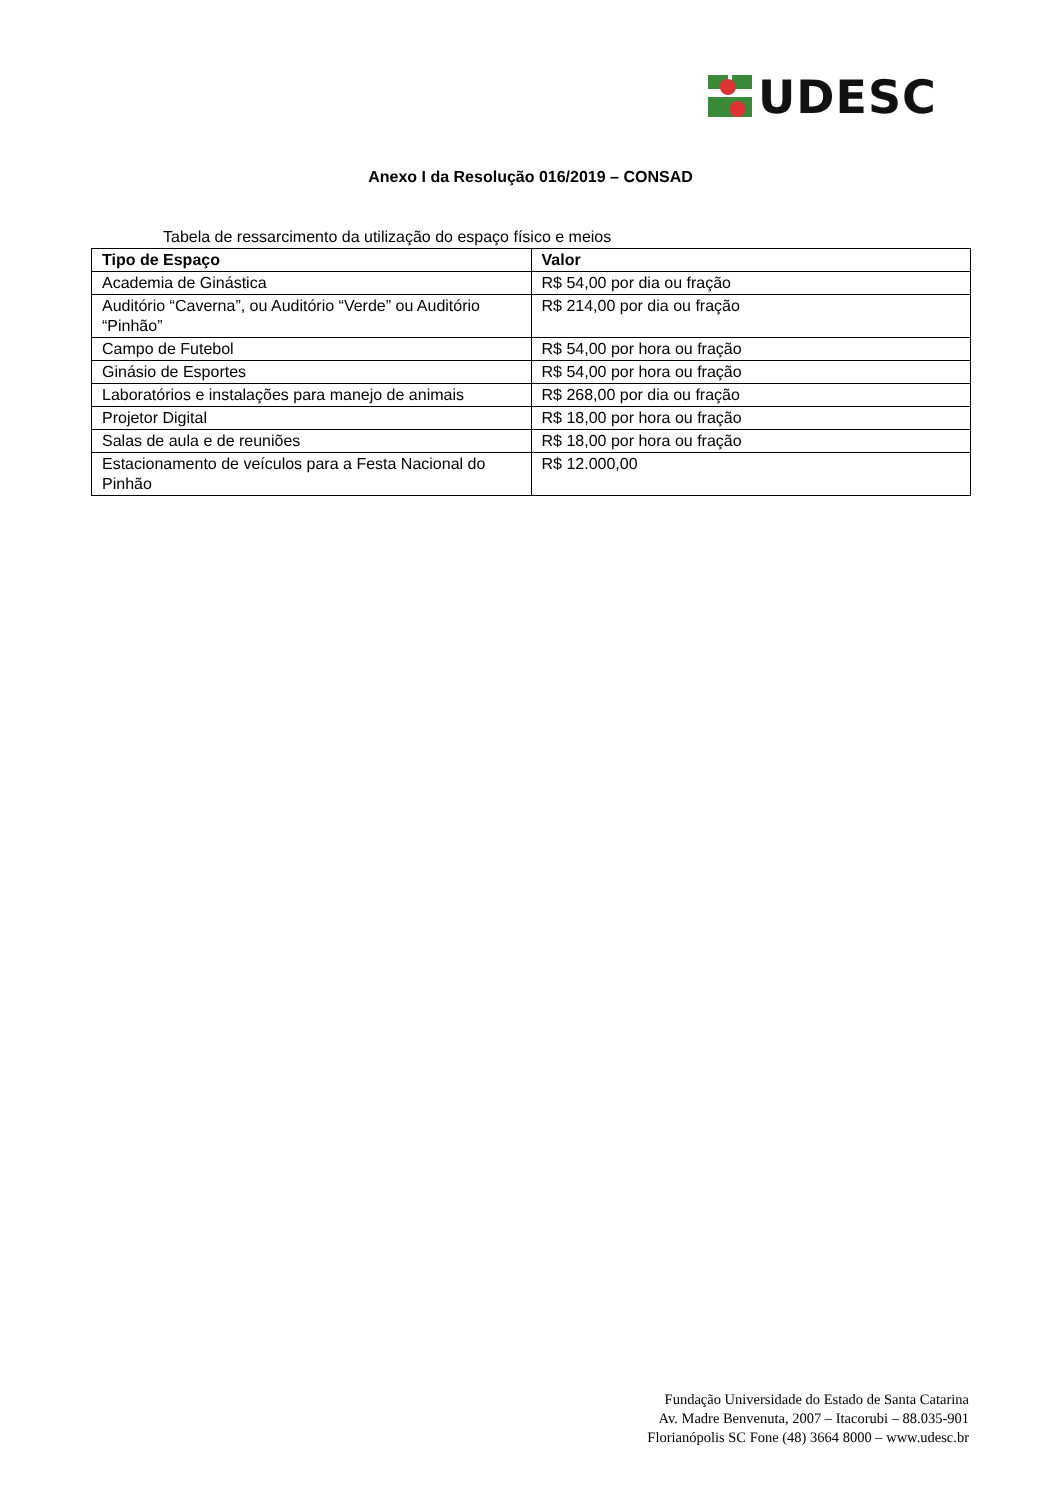UDESC
Anexo I da Resolução 016/2019 – CONSAD
Tabela de ressarcimento da utilização do espaço físico e meios
| Tipo de Espaço | Valor |
| --- | --- |
| Academia de Ginástica | R$ 54,00 por dia ou fração |
| Auditório “Caverna”, ou Auditório “Verde” ou Auditório “Pinhão” | R$ 214,00 por dia ou fração |
| Campo de Futebol | R$ 54,00 por hora ou fração |
| Ginásio de Esportes | R$ 54,00 por hora ou fração |
| Laboratórios e instalações para manejo de animais | R$ 268,00 por dia ou fração |
| Projetor Digital | R$ 18,00 por hora ou fração |
| Salas de aula e de reuniões | R$ 18,00 por hora ou fração |
| Estacionamento de veículos para a Festa Nacional do Pinhão | R$ 12.000,00 |
Fundação Universidade do Estado de Santa Catarina
Av. Madre Benvenuta, 2007 – Itacorubi – 88.035-901
Florianópolis SC Fone (48) 3664 8000 – www.udesc.br